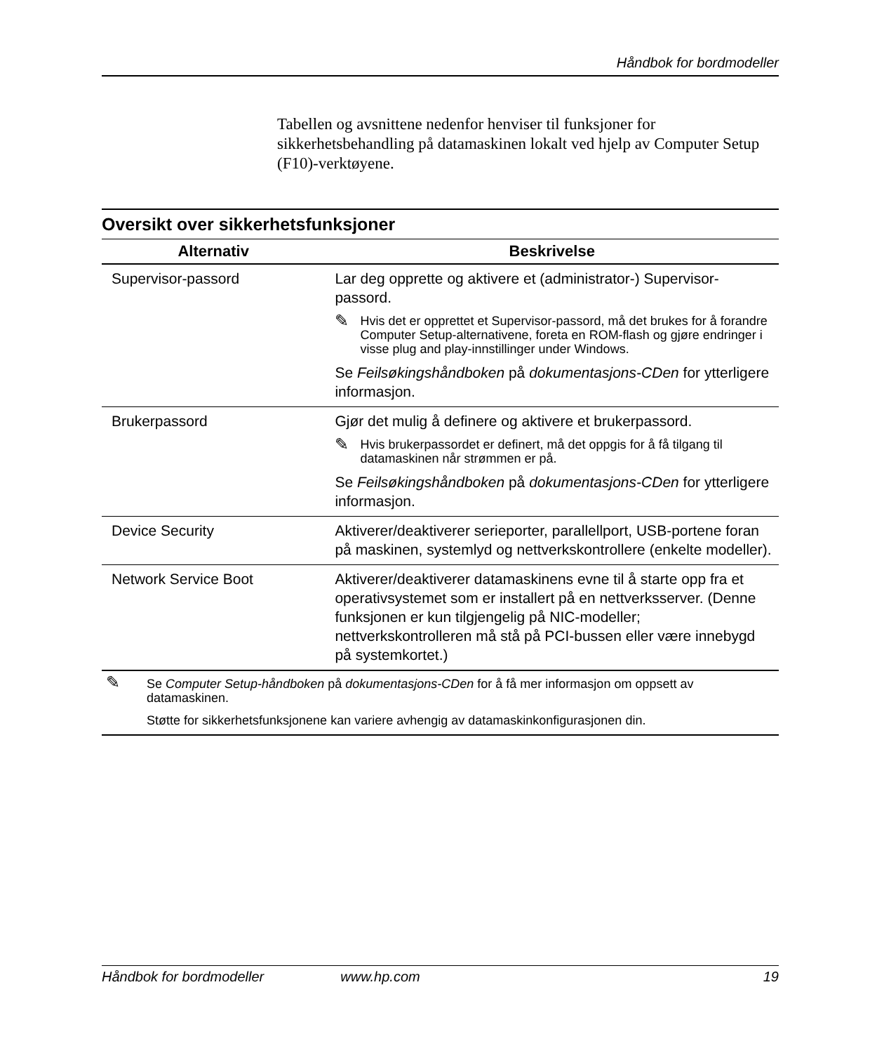Håndbok for bordmodeller
Tabellen og avsnittene nedenfor henviser til funksjoner for sikkerhetsbehandling på datamaskinen lokalt ved hjelp av Computer Setup (F10)-verktøyene.
Oversikt over sikkerhetsfunksjoner
| Alternativ | Beskrivelse |
| --- | --- |
| Supervisor-passord | Lar deg opprette og aktivere et (administrator-) Supervisor-passord. ✎ Hvis det er opprettet et Supervisor-passord, må det brukes for å forandre Computer Setup-alternativene, foreta en ROM-flash og gjøre endringer i visse plug and play-innstillinger under Windows. Se Feilsøkingshåndboken på dokumentasjons-CDen for ytterligere informasjon. |
| Brukerpassord | Gjør det mulig å definere og aktivere et brukerpassord. ✎ Hvis brukerpassordet er definert, må det oppgis for å få tilgang til datamaskinen når strømmen er på. Se Feilsøkingshåndboken på dokumentasjons-CDen for ytterligere informasjon. |
| Device Security | Aktiverer/deaktiverer serieporter, parallellport, USB-portene foran på maskinen, systemlyd og nettverkskontrollere (enkelte modeller). |
| Network Service Boot | Aktiverer/deaktiverer datamaskinens evne til å starte opp fra et operativsystemet som er installert på en nettverksserver. (Denne funksjonen er kun tilgjengelig på NIC-modeller; nettverkskontrolleren må stå på PCI-bussen eller være innebygd på systemkortet.) |
✎
Se Computer Setup-håndboken på dokumentasjons-CDen for å få mer informasjon om oppsett av datamaskinen.
Støtte for sikkerhetsfunksjonene kan variere avhengig av datamaskinkonfigurasjonen din.
Håndbok for bordmodeller www.hp.com 19